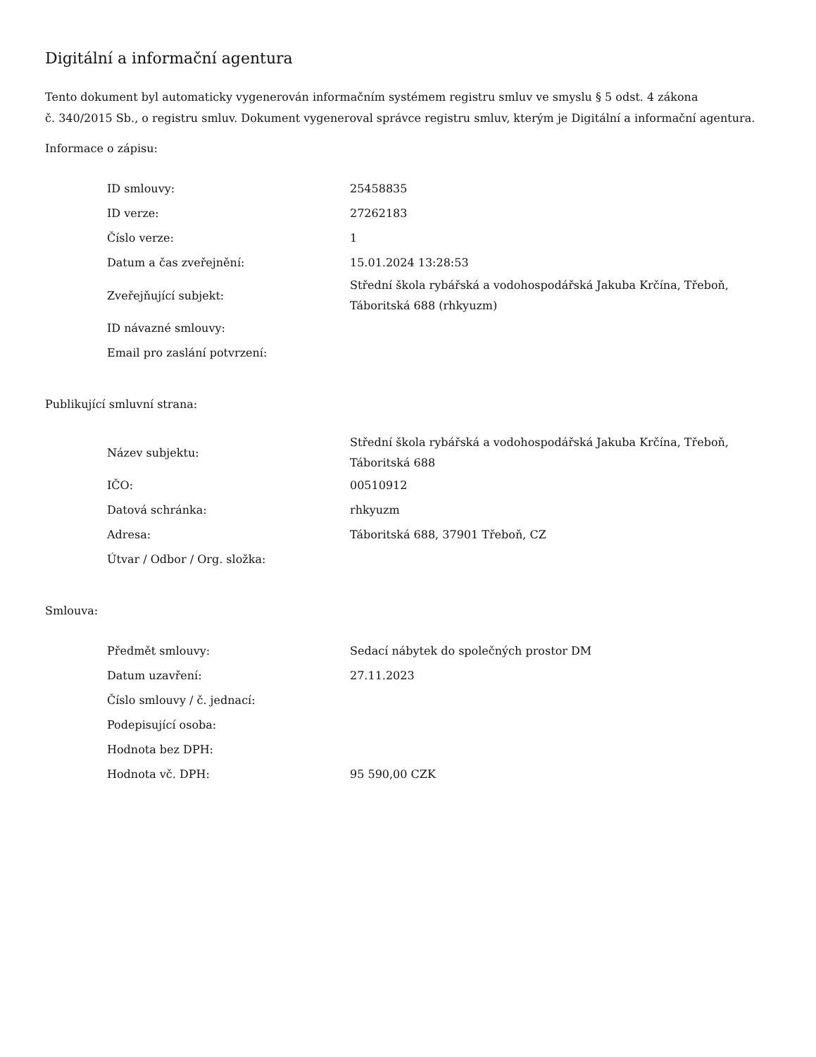Digitální a informační agentura
Tento dokument byl automaticky vygenerován informačním systémem registru smluv ve smyslu § 5 odst. 4 zákona
č. 340/2015 Sb., o registru smluv. Dokument vygeneroval správce registru smluv, kterým je Digitální a informační agentura.
Informace o zápisu:
| ID smlouvy: | 25458835 |
| ID verze: | 27262183 |
| Číslo verze: | 1 |
| Datum a čas zveřejnění: | 15.01.2024 13:28:53 |
| Zveřejňující subjekt: | Střední škola rybářská a vodohospodářská Jakuba Krčína, Třeboň, Táboritská 688 (rhkyuzm) |
| ID návazné smlouvy: | |
| Email pro zaslání potvrzení: | |
Publikující smluvní strana:
| Název subjektu: | Střední škola rybářská a vodohospodářská Jakuba Krčína, Třeboň, Táboritská 688 |
| IČO: | 00510912 |
| Datová schránka: | rhkyuzm |
| Adresa: | Táboritská 688, 37901 Třeboň, CZ |
| Útvar / Odbor / Org. složka: | |
Smlouva:
| Předmět smlouvy: | Sedací nábytek do společných prostor DM |
| Datum uzavření: | 27.11.2023 |
| Číslo smlouvy / č. jednací: | |
| Podepisující osoba: | |
| Hodnota bez DPH: | |
| Hodnota vč. DPH: | 95 590,00 CZK |